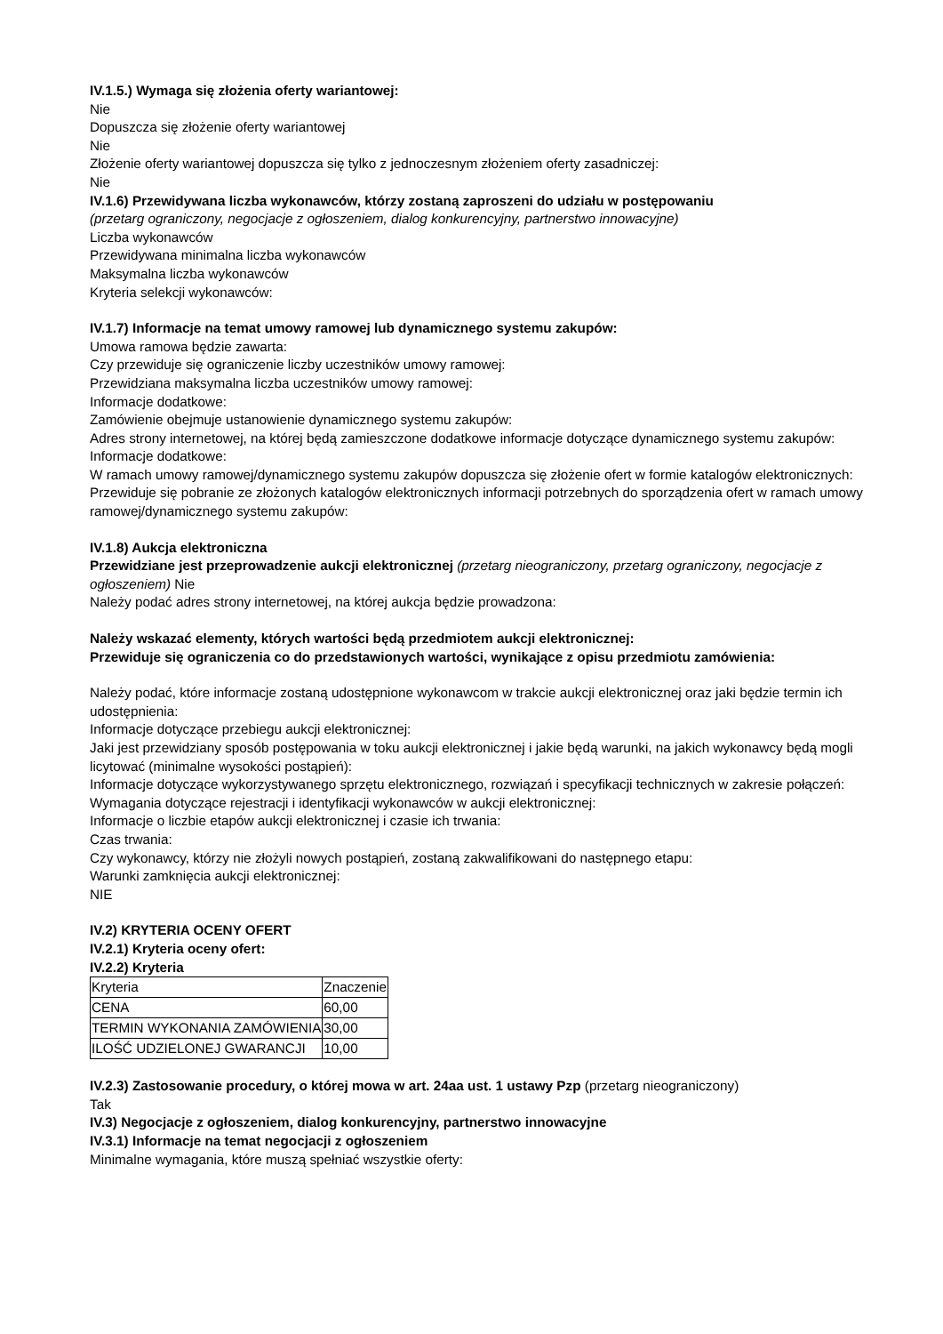IV.1.5.) Wymaga się złożenia oferty wariantowej:
Nie
Dopuszcza się złożenie oferty wariantowej
Nie
Złożenie oferty wariantowej dopuszcza się tylko z jednoczesnym złożeniem oferty zasadniczej:
Nie
IV.1.6) Przewidywana liczba wykonawców, którzy zostaną zaproszeni do udziału w postępowaniu
(przetarg ograniczony, negocjacje z ogłoszeniem, dialog konkurencyjny, partnerstwo innowacyjne)
Liczba wykonawców
Przewidywana minimalna liczba wykonawców
Maksymalna liczba wykonawców
Kryteria selekcji wykonawców:
IV.1.7) Informacje na temat umowy ramowej lub dynamicznego systemu zakupów:
Umowa ramowa będzie zawarta:
Czy przewiduje się ograniczenie liczby uczestników umowy ramowej:
Przewidziana maksymalna liczba uczestników umowy ramowej:
Informacje dodatkowe:
Zamówienie obejmuje ustanowienie dynamicznego systemu zakupów:
Adres strony internetowej, na której będą zamieszczone dodatkowe informacje dotyczące dynamicznego systemu zakupów:
Informacje dodatkowe:
W ramach umowy ramowej/dynamicznego systemu zakupów dopuszcza się złożenie ofert w formie katalogów elektronicznych:
Przewiduje się pobranie ze złożonych katalogów elektronicznych informacji potrzebnych do sporządzenia ofert w ramach umowy ramowej/dynamicznego systemu zakupów:
IV.1.8) Aukcja elektroniczna
Przewidziane jest przeprowadzenie aukcji elektronicznej (przetarg nieograniczony, przetarg ograniczony, negocjacje z ogłoszeniem) Nie
Należy podać adres strony internetowej, na której aukcja będzie prowadzona:
Należy wskazać elementy, których wartości będą przedmiotem aukcji elektronicznej:
Przewiduje się ograniczenia co do przedstawionych wartości, wynikające z opisu przedmiotu zamówienia:
Należy podać, które informacje zostaną udostępnione wykonawcom w trakcie aukcji elektronicznej oraz jaki będzie termin ich udostępnienia:
Informacje dotyczące przebiegu aukcji elektronicznej:
Jaki jest przewidziany sposób postępowania w toku aukcji elektronicznej i jakie będą warunki, na jakich wykonawcy będą mogli licytować (minimalne wysokości postąpień):
Informacje dotyczące wykorzystywanego sprzętu elektronicznego, rozwiązań i specyfikacji technicznych w zakresie połączeń:
Wymagania dotyczące rejestracji i identyfikacji wykonawców w aukcji elektronicznej:
Informacje o liczbie etapów aukcji elektronicznej i czasie ich trwania:
Czas trwania:
Czy wykonawcy, którzy nie złożyli nowych postąpień, zostaną zakwalifikowani do następnego etapu:
Warunki zamknięcia aukcji elektronicznej:
NIE
IV.2) KRYTERIA OCENY OFERT
IV.2.1) Kryteria oceny ofert:
IV.2.2) Kryteria
| Kryteria | Znaczenie |
| CENA | 60,00 |
| TERMIN WYKONANIA ZAMÓWIENIA | 30,00 |
| ILOŚĆ UDZIELONEJ GWARANCJI | 10,00 |
IV.2.3) Zastosowanie procedury, o której mowa w art. 24aa ust. 1 ustawy Pzp (przetarg nieograniczony)
Tak
IV.3) Negocjacje z ogłoszeniem, dialog konkurencyjny, partnerstwo innowacyjne
IV.3.1) Informacje na temat negocjacji z ogłoszeniem
Minimalne wymagania, które muszą spełniać wszystkie oferty: